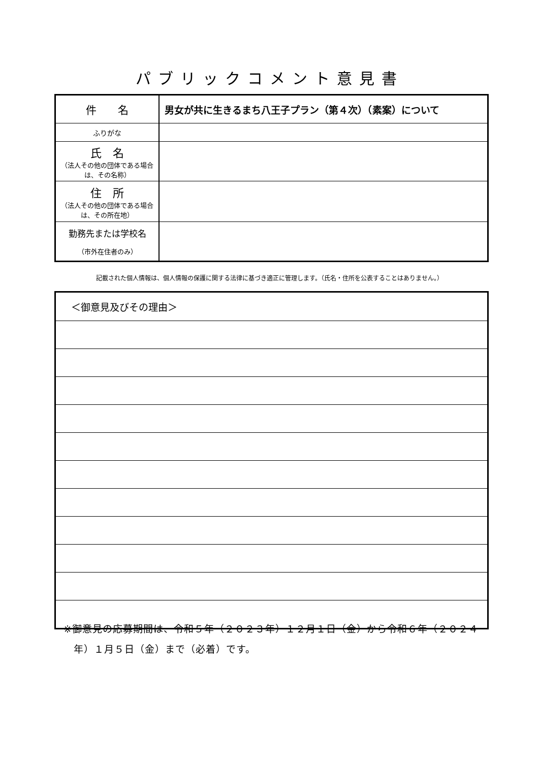パブリックコメント意見書
| 件 名 | 男女が共に生きるまち八王子プラン（第４次）（素案）について |
| ふりがな | |
| 氏 名 （法人その他の団体である場合は、その名称） | |
| 住 所 （法人その他の団体である場合は、その所在地） | |
| 勤務先または学校名 （市外在住者のみ） | |
記載された個人情報は、個人情報の保護に関する法律に基づき適正に管理します。（氏名・住所を公表することはありません。）
| ＜御意見及びその理由＞ |
※御意見の応募期間は、令和５年（２０２３年）１２月１日（金）から令和６年（２０２４
　年）１月５日（金）まで（必着）です。